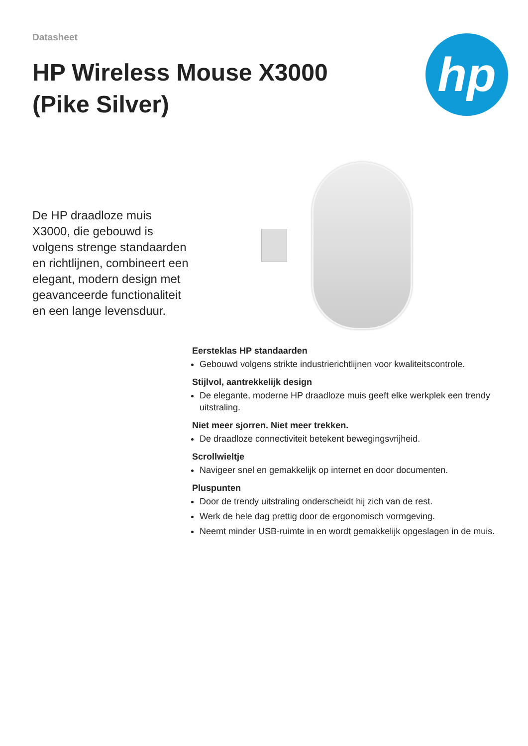Datasheet
HP Wireless Mouse X3000 (Pike Silver)
hp
De HP draadloze muis X3000, die gebouwd is volgens strenge standaarden en richtlijnen, combineert een elegant, modern design met geavanceerde functionaliteit en een lange levensduur.
Eersteklas HP standaarden
Gebouwd volgens strikte industrierichtlijnen voor kwaliteitscontrole.
Stijlvol, aantrekkelijk design
De elegante, moderne HP draadloze muis geeft elke werkplek een trendy uitstraling.
Niet meer sjorren. Niet meer trekken.
De draadloze connectiviteit betekent bewegingsvrijheid.
Scrollwieltje
Navigeer snel en gemakkelijk op internet en door documenten.
Pluspunten
Door de trendy uitstraling onderscheidt hij zich van de rest.
Werk de hele dag prettig door de ergonomisch vormgeving.
Neemt minder USB-ruimte in en wordt gemakkelijk opgeslagen in de muis.